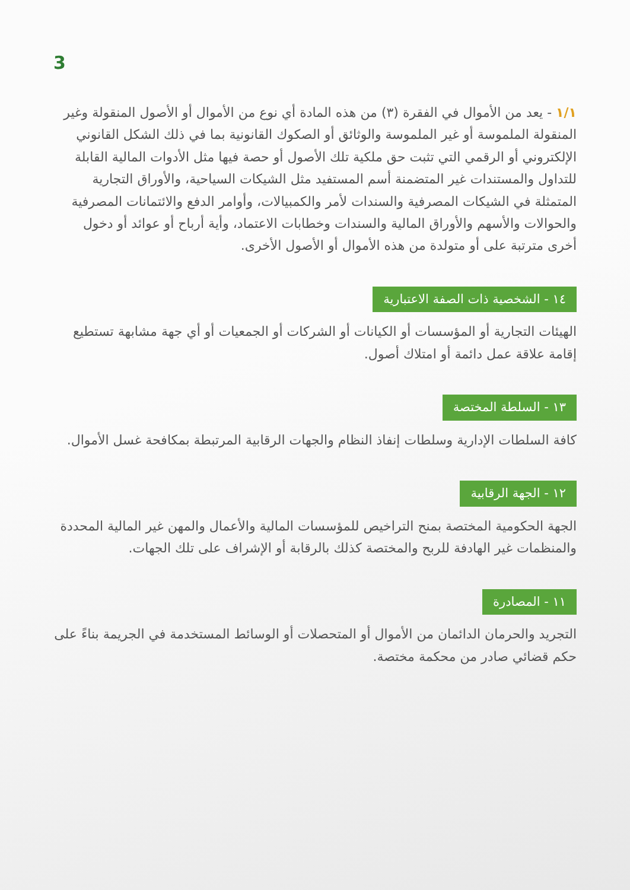3
١/١ - يعد من الأموال في الفقرة (٣) من هذه المادة أي نوع من الأموال أو الأصول المنقولة وغير المنقولة الملموسة أو غير الملموسة والوثائق أو الصكوك القانونية بما في ذلك الشكل القانوني الإلكتروني أو الرقمي التي تثبت حق ملكية تلك الأصول أو حصة فيها مثل الأدوات المالية القابلة للتداول والمستندات غير المتضمنة أسم المستفيد مثل الشيكات السياحية، والأوراق التجارية المتمثلة في الشيكات المصرفية والسندات لأمر والكمبيالات، وأوامر الدفع والائتمانات المصرفية والحوالات والأسهم والأوراق المالية والسندات وخطابات الاعتماد، وأية أرباح أو عوائد أو دخول أخرى مترتبة على أو متولدة من هذه الأموال أو الأصول الأخرى.
١٤ - الشخصية ذات الصفة الاعتبارية
الهيئات التجارية أو المؤسسات أو الكيانات أو الشركات أو الجمعيات أو أي جهة مشابهة تستطيع إقامة علاقة عمل دائمة أو امتلاك أصول.
١٣ - السلطة المختصة
كافة السلطات الإدارية وسلطات إنفاذ النظام والجهات الرقابية المرتبطة بمكافحة غسل الأموال.
١٢ - الجهة الرقابية
الجهة الحكومية المختصة بمنح التراخيص للمؤسسات المالية والأعمال والمهن غير المالية المحددة والمنظمات غير الهادفة للربح والمختصة كذلك بالرقابة أو الإشراف على تلك الجهات.
١١ - المصادرة
التجريد والحرمان الدائمان من الأموال أو المتحصلات أو الوسائط المستخدمة في الجريمة بناءً على حكم قضائي صادر من محكمة مختصة.